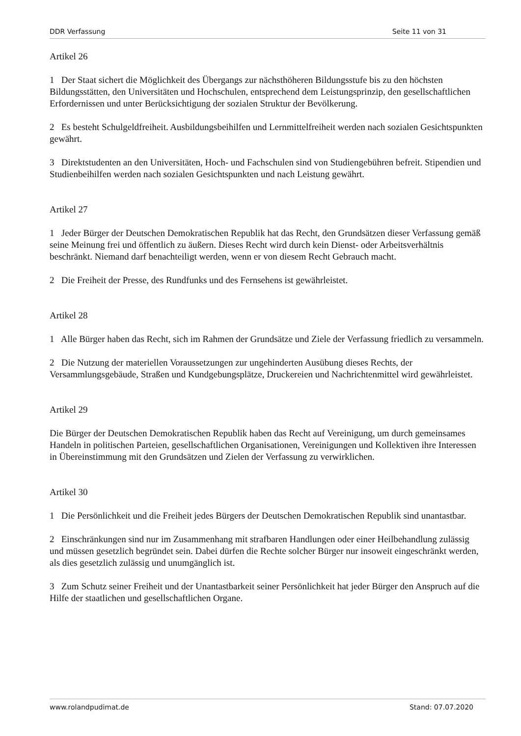DDR Verfassung Seite 11 von 31
Artikel 26
1 Der Staat sichert die Möglichkeit des Übergangs zur nächsthöheren Bildungsstufe bis zu den höchsten Bildungsstätten, den Universitäten und Hochschulen, entsprechend dem Leistungsprinzip, den gesellschaftlichen Erfordernissen und unter Berücksichtigung der sozialen Struktur der Bevölkerung.
2 Es besteht Schulgeldfreiheit. Ausbildungsbeihilfen und Lernmittelfreiheit werden nach sozialen Gesichtspunkten gewährt.
3 Direktstudenten an den Universitäten, Hoch- und Fachschulen sind von Studiengebühren befreit. Stipendien und Studienbeihilfen werden nach sozialen Gesichtspunkten und nach Leistung gewährt.
Artikel 27
1 Jeder Bürger der Deutschen Demokratischen Republik hat das Recht, den Grundsätzen dieser Verfassung gemäß seine Meinung frei und öffentlich zu äußern. Dieses Recht wird durch kein Dienst- oder Arbeitsverhältnis beschränkt. Niemand darf benachteiligt werden, wenn er von diesem Recht Gebrauch macht.
2 Die Freiheit der Presse, des Rundfunks und des Fernsehens ist gewährleistet.
Artikel 28
1 Alle Bürger haben das Recht, sich im Rahmen der Grundsätze und Ziele der Verfassung friedlich zu versammeln.
2 Die Nutzung der materiellen Voraussetzungen zur ungehinderten Ausübung dieses Rechts, der Versammlungsgebäude, Straßen und Kundgebungsplätze, Druckereien und Nachrichtenmittel wird gewährleistet.
Artikel 29
Die Bürger der Deutschen Demokratischen Republik haben das Recht auf Vereinigung, um durch gemeinsames Handeln in politischen Parteien, gesellschaftlichen Organisationen, Vereinigungen und Kollektiven ihre Interessen in Übereinstimmung mit den Grundsätzen und Zielen der Verfassung zu verwirklichen.
Artikel 30
1 Die Persönlichkeit und die Freiheit jedes Bürgers der Deutschen Demokratischen Republik sind unantastbar.
2 Einschränkungen sind nur im Zusammenhang mit strafbaren Handlungen oder einer Heilbehandlung zulässig und müssen gesetzlich begründet sein. Dabei dürfen die Rechte solcher Bürger nur insoweit eingeschränkt werden, als dies gesetzlich zulässig und unumgänglich ist.
3 Zum Schutz seiner Freiheit und der Unantastbarkeit seiner Persönlichkeit hat jeder Bürger den Anspruch auf die Hilfe der staatlichen und gesellschaftlichen Organe.
www.rolandpudimat.de Stand: 07.07.2020